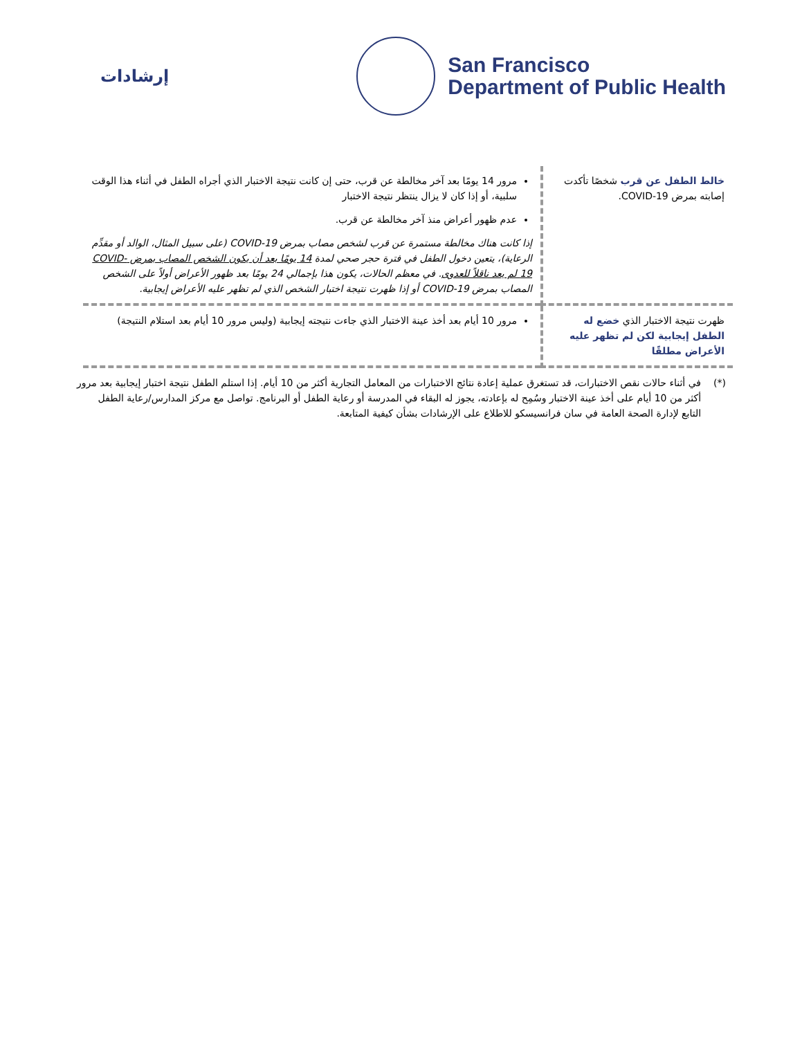إرشادات
San Francisco
Department of Public Health
| خالط الطفل عن قرب شخصًا تأكدت إصابته بمرض COVID-19. | مرور 14 يومًا بعد آخر مخالطة عن قرب، حتى إن كانت نتيجة الاختبار الذي أجراه الطفل في أثناء هذا الوقت سلبية، أو إذا كان لا يزال ينتظر نتيجة الاختبار عدم ظهور أعراض منذ آخر مخالطة عن قرب. إذا كانت هناك مخالطة مستمرة عن قرب لشخص مصاب بمرض COVID-19 (على سبيل المثال، الوالد أو مقدِّم الرعاية)، يتعين دخول الطفل في فترة حجر صحي لمدة 14 يومًا بعد أن يكون الشخص المصاب بمرض COVID-19 لم يعد ناقلاً للعدوى . في معظم الحالات، يكون هذا بإجمالي 24 يومًا بعد ظهور الأعراض أولاً على الشخص المصاب بمرض COVID-19 أو إذا ظهرت نتيجة اختبار الشخص الذي لم تظهر عليه الأعراض إيجابية. |
| ظهرت نتيجة الاختبار الذي خضع له الطفل إيجابية لكن لم تظهر عليه الأعراض مطلقًا | مرور 10 أيام بعد أخذ عينة الاختبار الذي جاءت نتيجته إيجابية (وليس مرور 10 أيام بعد استلام النتيجة) |
(*) في أثناء حالات نقص الاختبارات، قد تستغرق عملية إعادة نتائج الاختبارات من المعامل التجارية أكثر من 10 أيام. إذا استلم الطفل نتيجة اختبار إيجابية بعد مرور أكثر من 10 أيام على أخذ عينة الاختبار وسُمِح له بإعادته، يجوز له البقاء في المدرسة أو رعاية الطفل أو البرنامج. تواصل مع مركز المدارس/رعاية الطفل التابع لإدارة الصحة العامة في سان فرانسيسكو للاطلاع على الإرشادات بشأن كيفية المتابعة.